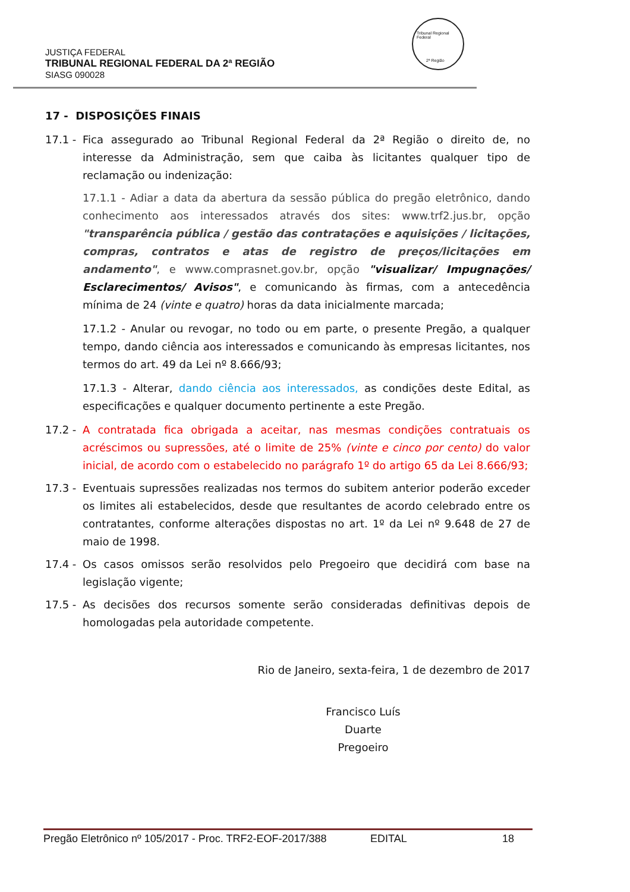Tribunal Regional Federal
2ª Região
JUSTIÇA FEDERAL
TRIBUNAL REGIONAL FEDERAL DA 2ª REGIÃO
SIASG 090028
17 - DISPOSIÇÕES FINAIS
17.1 -
Fica assegurado ao Tribunal Regional Federal da 2ª Região o direito de, no interesse da Administração, sem que caiba às licitantes qualquer tipo de reclamação ou indenização:
17.1.1 - Adiar a data da abertura da sessão pública do pregão eletrônico, dando conhecimento aos interessados através dos sites: www.trf2.jus.br, opção "transparência pública / gestão das contratações e aquisições / licitações, compras, contratos e atas de registro de preços/licitações em andamento", e www.comprasnet.gov.br, opção "visualizar/ Impugnações/ Esclarecimentos/ Avisos", e comunicando às firmas, com a antecedência mínima de 24 (vinte e quatro) horas da data inicialmente marcada;
17.1.2 - Anular ou revogar, no todo ou em parte, o presente Pregão, a qualquer tempo, dando ciência aos interessados e comunicando às empresas licitantes, nos termos do art. 49 da Lei nº 8.666/93;
17.1.3 - Alterar, dando ciência aos interessados, as condições deste Edital, as especificações e qualquer documento pertinente a este Pregão.
17.2 -
A contratada fica obrigada a aceitar, nas mesmas condições contratuais os acréscimos ou supressões, até o limite de 25% (vinte e cinco por cento) do valor inicial, de acordo com o estabelecido no parágrafo 1º do artigo 65 da Lei 8.666/93;
17.3 -
Eventuais supressões realizadas nos termos do subitem anterior poderão exceder os limites ali estabelecidos, desde que resultantes de acordo celebrado entre os contratantes, conforme alterações dispostas no art. 1º da Lei nº 9.648 de 27 de maio de 1998.
17.4 -
Os casos omissos serão resolvidos pelo Pregoeiro que decidirá com base na legislação vigente;
17.5 -
As decisões dos recursos somente serão consideradas definitivas depois de homologadas pela autoridade competente.
Rio de Janeiro, sexta-feira, 1 de dezembro de 2017
Francisco Luís Duarte
Pregoeiro
Pregão Eletrônico nº 105/2017 - Proc. TRF2-EOF-2017/388 EDITAL 18